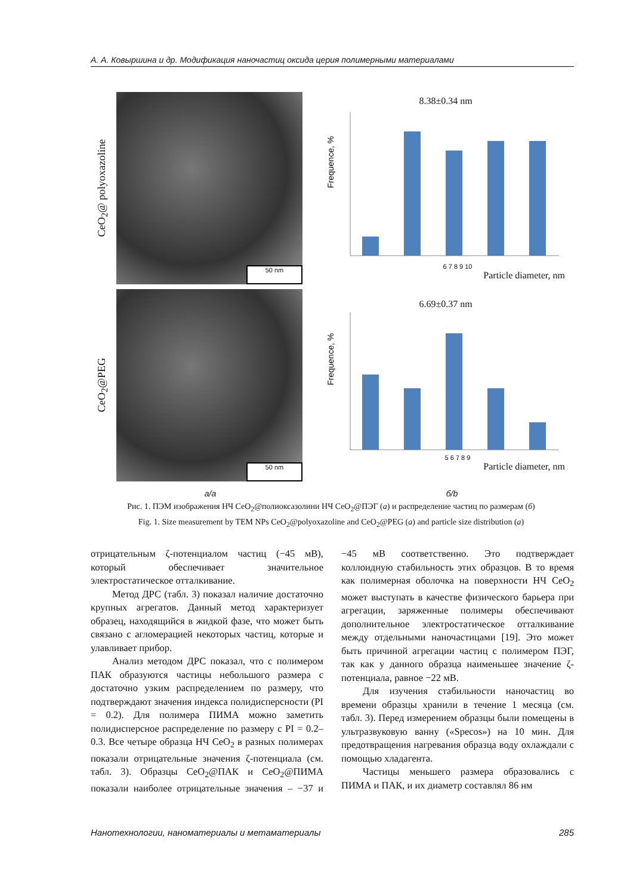А. А. Ковыршина и др. Модификация наночастиц оксида церия полимерными материалами
CeO<sub>2</sub>@ polyoxazoline
50 nm
8.38±0.34 nm
Frequence, %
6 7 8 9 10
Particle diameter, nm
CeO<sub>2</sub>@PEG
50 nm
6.69±0.37 nm
Frequence, %
5 6 7 8 9
Particle diameter, nm
а/a б/b
Рис. 1. ПЭМ изображения НЧ CeO<sub>2</sub>@полиоксазолини НЧ CeO<sub>2</sub>@ПЭГ (а) и распределение частиц по размерам (б)
Fig. 1. Size measurement by TEM NPs CeO<sub>2</sub>@polyoxazoline and CeO<sub>2</sub>@PEG (a) and particle size distribution (a)
отрицательным ζ-потенциалом частиц (−45 мВ), который обеспечивает значительное электростатическое отталкивание.
Метод ДРС (табл. 3) показал наличие достаточно крупных агрегатов. Данный метод характеризует образец, находящийся в жидкой фазе, что может быть связано с агломерацией некоторых частиц, которые и улавливает прибор.
Анализ методом ДРС показал, что с полимером ПАК образуются частицы небольшого размера с достаточно узким распределением по размеру, что подтверждают значения индекса полидисперсности (PI = 0.2). Для полимера ПИМА можно заметить полидисперсное распределение по размеру с PI = 0.2–0.3. Все четыре образца НЧ CeO<sub>2</sub> в разных полимерах показали отрицательные значения ζ-потенциала (см. табл. 3). Образцы CeO<sub>2</sub>@ПАК и CeO<sub>2</sub>@ПИМА показали наиболее отрицательные значения – −37 и −45 мВ соответственно. Это подтверждает коллоидную стабильность этих образцов. В то время как полимерная оболочка на поверхности НЧ CeO<sub>2</sub> может выступать в качестве физического барьера при агрегации, заряженные полимеры обеспечивают дополнительное электростатическое отталкивание между отдельными наночастицами [19]. Это может быть причиной агрегации частиц с полимером ПЭГ, так как у данного образца наименьшее значение ζ-потенциала, равное −22 мВ.
Для изучения стабильности наночастиц во времени образцы хранили в течение 1 месяца (см. табл. 3). Перед измерением образцы были помещены в ультразвуковую ванну («Specos») на 10 мин. Для предотвращения нагревания образца воду охлаждали с помощью хладагента.
Частицы меньшего размера образовались с ПИМА и ПАК, и их диаметр составлял 86 нм
Нанотехнологии, наноматериалы и метаматериалы 285